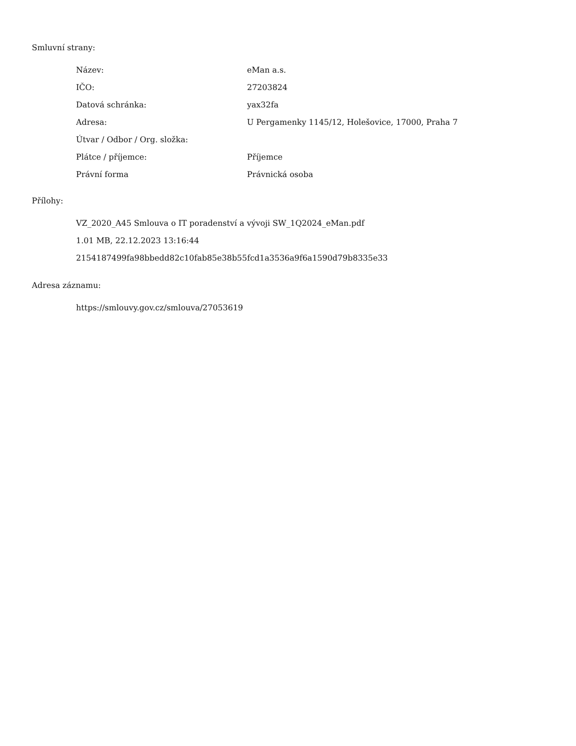Smluvní strany:
| Název: | eMan a.s. |
| IČO: | 27203824 |
| Datová schránka: | yax32fa |
| Adresa: | U Pergamenky 1145/12, Holešovice, 17000, Praha 7 |
| Útvar / Odbor / Org. složka: | |
| Plátce / příjemce: | Příjemce |
| Právní forma | Právnická osoba |
Přílohy:
VZ_2020_A45 Smlouva o IT poradenství a vývoji SW_1Q2024_eMan.pdf
1.01 MB, 22.12.2023 13:16:44
2154187499fa98bbedd82c10fab85e38b55fcd1a3536a9f6a1590d79b8335e33
Adresa záznamu:
https://smlouvy.gov.cz/smlouva/27053619